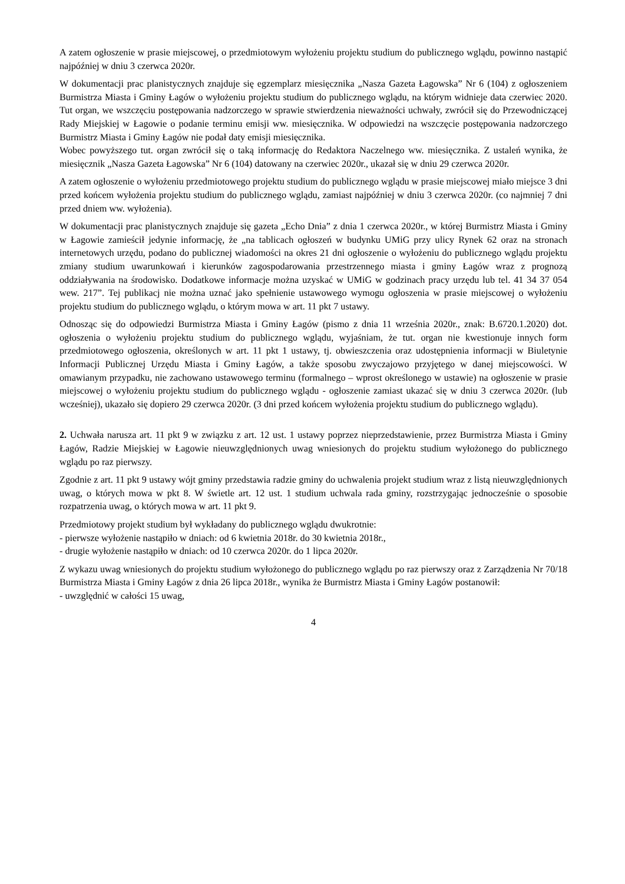A zatem ogłoszenie w prasie miejscowej, o przedmiotowym wyłożeniu projektu studium do publicznego wglądu, powinno nastąpić najpóźniej w dniu 3 czerwca 2020r.
W dokumentacji prac planistycznych znajduje się egzemplarz miesięcznika „Nasza Gazeta Łagowska” Nr 6 (104) z ogłoszeniem Burmistrza Miasta i Gminy Łagów o wyłożeniu projektu studium do publicznego wglądu, na którym widnieje data czerwiec 2020. Tut organ, we wszczęciu postępowania nadzorczego w sprawie stwierdzenia nieważności uchwały, zwrócił się do Przewodniczącej Rady Miejskiej w Łagowie o podanie terminu emisji ww. miesięcznika. W odpowiedzi na wszczęcie postępowania nadzorczego Burmistrz Miasta i Gminy Łagów nie podał daty emisji miesięcznika.
Wobec powyższego tut. organ zwrócił się o taką informację do Redaktora Naczelnego ww. miesięcznika. Z ustaleń wynika, że miesięcznik „Nasza Gazeta Łagowska” Nr 6 (104) datowany na czerwiec 2020r., ukazał się w dniu 29 czerwca 2020r.
A zatem ogłoszenie o wyłożeniu przedmiotowego projektu studium do publicznego wglądu w prasie miejscowej miało miejsce 3 dni przed końcem wyłożenia projektu studium do publicznego wglądu, zamiast najpóźniej w dniu 3 czerwca 2020r. (co najmniej 7 dni przed dniem ww. wyłożenia).
W dokumentacji prac planistycznych znajduje się gazeta „Echo Dnia” z dnia 1 czerwca 2020r., w której Burmistrz Miasta i Gminy w Łagowie zamieścił jedynie informację, że „na tablicach ogłoszeń w budynku UMiG przy ulicy Rynek 62 oraz na stronach internetowych urzędu, podano do publicznej wiadomości na okres 21 dni ogłoszenie o wyłożeniu do publicznego wglądu projektu zmiany studium uwarunkowań i kierunków zagospodarowania przestrzennego miasta i gminy Łagów wraz z prognozą oddziaływania na środowisko. Dodatkowe informacje można uzyskać w UMiG w godzinach pracy urzędu lub tel. 41 34 37 054 wew. 217”. Tej publikacj nie można uznać jako spełnienie ustawowego wymogu ogłoszenia w prasie miejscowej o wyłożeniu projektu studium do publicznego wglądu, o którym mowa w art. 11 pkt 7 ustawy.
Odnosząc się do odpowiedzi Burmistrza Miasta i Gminy Łagów (pismo z dnia 11 września 2020r., znak: B.6720.1.2020) dot. ogłoszenia o wyłożeniu projektu studium do publicznego wglądu, wyjaśniam, że tut. organ nie kwestionuje innych form przedmiotowego ogłoszenia, określonych w art. 11 pkt 1 ustawy, tj. obwieszczenia oraz udostępnienia informacji w Biuletynie Informacji Publicznej Urzędu Miasta i Gminy Łagów, a także sposobu zwyczajowo przyjętego w danej miejscowości. W omawianym przypadku, nie zachowano ustawowego terminu (formalnego – wprost określonego w ustawie) na ogłoszenie w prasie miejscowej o wyłożeniu projektu studium do publicznego wglądu - ogłoszenie zamiast ukazać się w dniu 3 czerwca 2020r. (lub wcześniej), ukazało się dopiero 29 czerwca 2020r. (3 dni przed końcem wyłożenia projektu studium do publicznego wglądu).
2. Uchwała narusza art. 11 pkt 9 w związku z art. 12 ust. 1 ustawy poprzez nieprzedstawienie, przez Burmistrza Miasta i Gminy Łagów, Radzie Miejskiej w Łagowie nieuwzględnionych uwag wniesionych do projektu studium wyłożonego do publicznego wglądu po raz pierwszy.
Zgodnie z art. 11 pkt 9 ustawy wójt gminy przedstawia radzie gminy do uchwalenia projekt studium wraz z listą nieuwzględnionych uwag, o których mowa w pkt 8. W świetle art. 12 ust. 1 studium uchwala rada gminy, rozstrzygając jednocześnie o sposobie rozpatrzenia uwag, o których mowa w art. 11 pkt 9.
Przedmiotowy projekt studium był wykładany do publicznego wglądu dwukrotnie:
- pierwsze wyłożenie nastąpiło w dniach: od 6 kwietnia 2018r. do 30 kwietnia 2018r.,
- drugie wyłożenie nastąpiło w dniach: od 10 czerwca 2020r. do 1 lipca 2020r.
Z wykazu uwag wniesionych do projektu studium wyłożonego do publicznego wglądu po raz pierwszy oraz z Zarządzenia Nr 70/18 Burmistrza Miasta i Gminy Łagów z dnia 26 lipca 2018r., wynika że Burmistrz Miasta i Gminy Łagów postanowił:
- uwzględnić w całości 15 uwag,
4